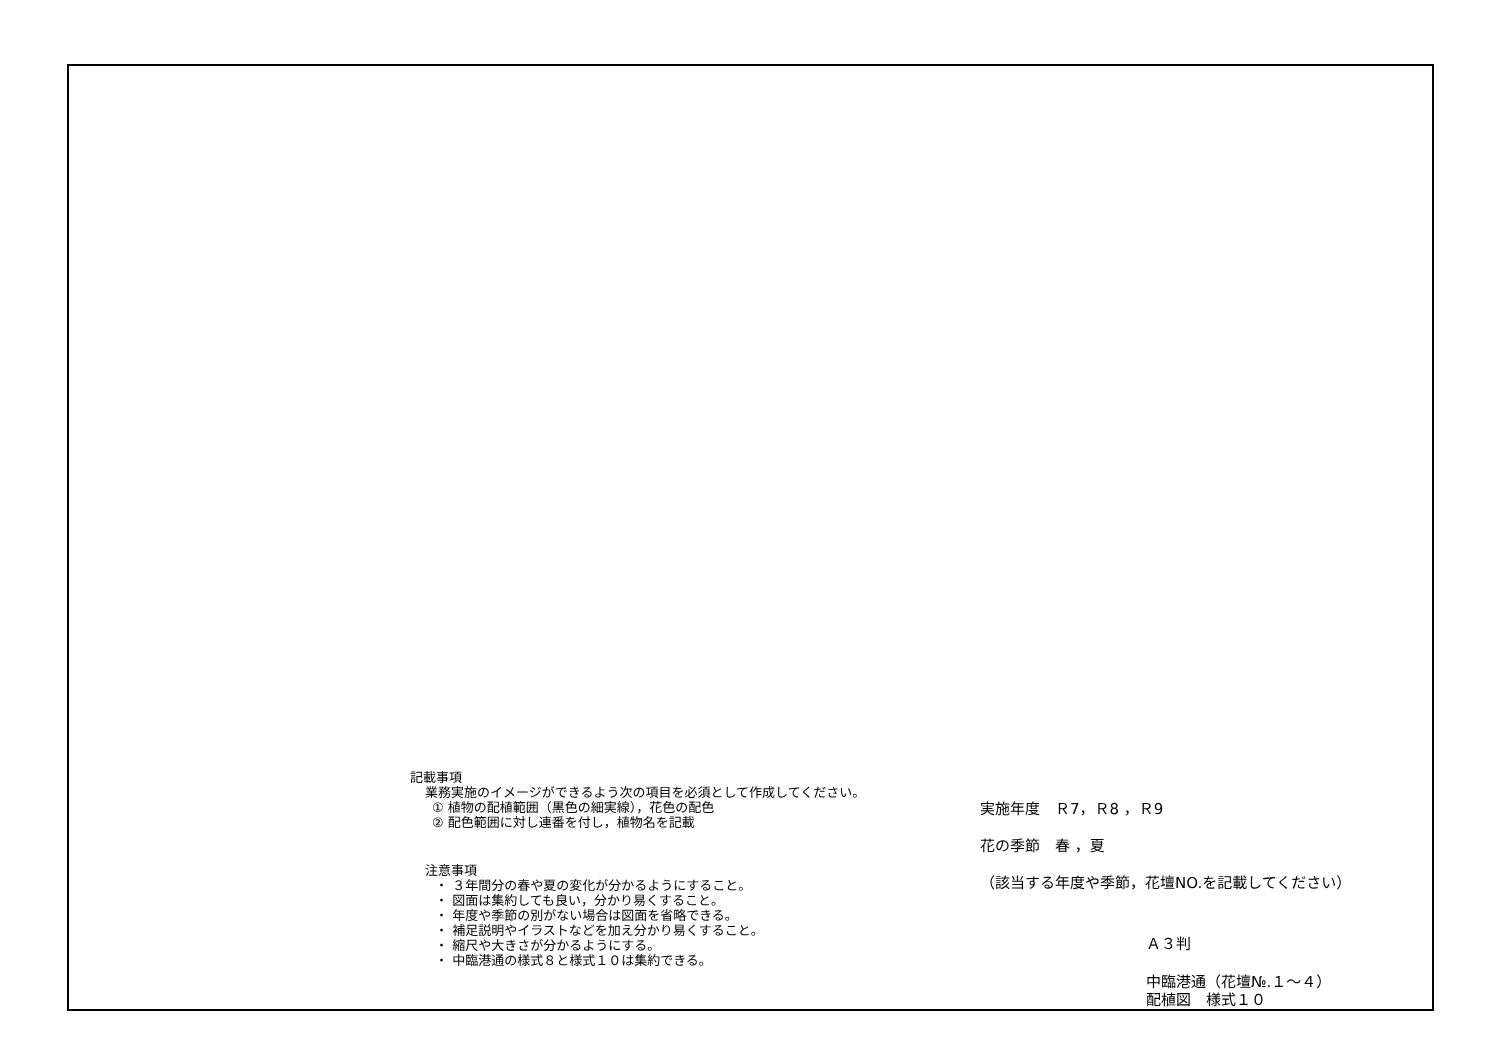記載事項
業務実施のイメージができるよう次の項目を必須として作成してください。
① 植物の配植範囲（黒色の細実線），花色の配色
② 配色範囲に対し連番を付し，植物名を記載
注意事項
・ ３年間分の春や夏の変化が分かるようにすること。
・ 図面は集約しても良い，分かり易くすること。
・ 年度や季節の別がない場合は図面を省略できる。
・ 補足説明やイラストなどを加え分かり易くすること。
・ 縮尺や大きさが分かるようにする。
・ 中臨港通の様式８と様式１０は集約できる。
実施年度　Ｒ7，Ｒ8 ，Ｒ9
花の季節　春 ，夏
（該当する年度や季節，花壇NO.を記載してください）
Ａ３判
中臨港通（花壇№.１～４）
配植図　様式１０